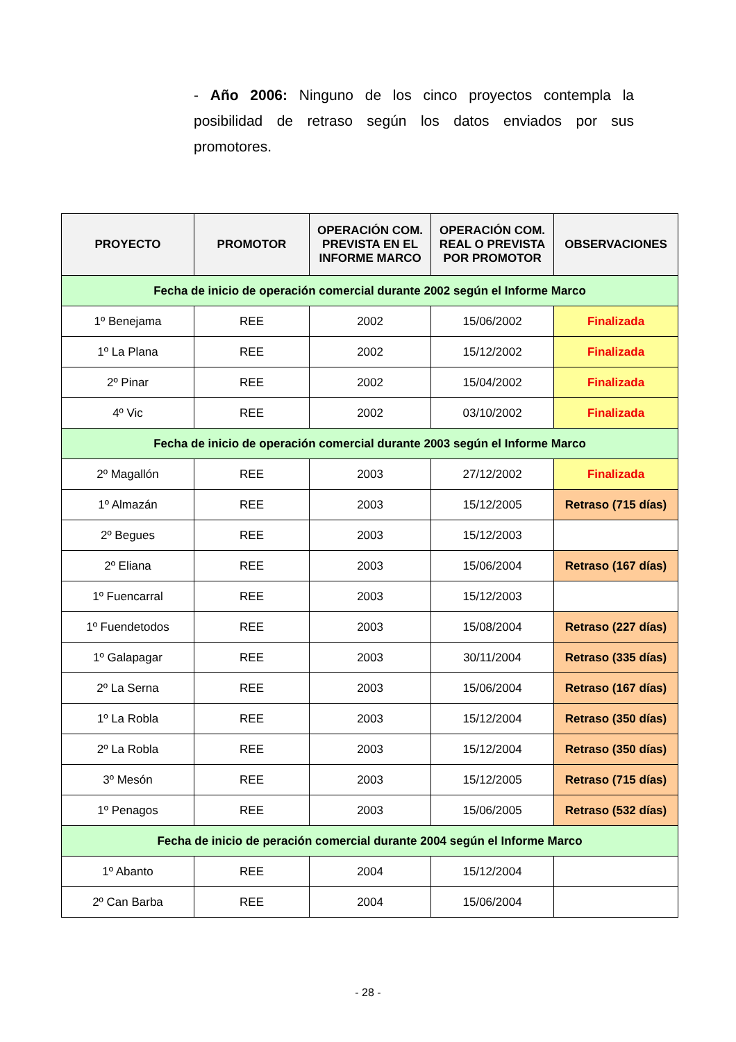- Año 2006: Ninguno de los cinco proyectos contempla la posibilidad de retraso según los datos enviados por sus promotores.
| PROYECTO | PROMOTOR | OPERACIÓN COM. PREVISTA EN EL INFORME MARCO | OPERACIÓN COM. REAL O PREVISTA POR PROMOTOR | OBSERVACIONES |
| --- | --- | --- | --- | --- |
| Fecha de inicio de operación comercial durante 2002 según el Informe Marco | | | | |
| 1º Benejama | REE | 2002 | 15/06/2002 | Finalizada |
| 1º La Plana | REE | 2002 | 15/12/2002 | Finalizada |
| 2º Pinar | REE | 2002 | 15/04/2002 | Finalizada |
| 4º Vic | REE | 2002 | 03/10/2002 | Finalizada |
| Fecha de inicio de operación comercial durante 2003 según el Informe Marco | | | | |
| 2º Magallón | REE | 2003 | 27/12/2002 | Finalizada |
| 1º Almazán | REE | 2003 | 15/12/2005 | Retraso (715 días) |
| 2º Begues | REE | 2003 | 15/12/2003 | |
| 2º Eliana | REE | 2003 | 15/06/2004 | Retraso (167 días) |
| 1º Fuencarral | REE | 2003 | 15/12/2003 | |
| 1º Fuendetodos | REE | 2003 | 15/08/2004 | Retraso (227 días) |
| 1º Galapagar | REE | 2003 | 30/11/2004 | Retraso (335 días) |
| 2º La Serna | REE | 2003 | 15/06/2004 | Retraso (167 días) |
| 1º La Robla | REE | 2003 | 15/12/2004 | Retraso (350 días) |
| 2º La Robla | REE | 2003 | 15/12/2004 | Retraso (350 días) |
| 3º Mesón | REE | 2003 | 15/12/2005 | Retraso (715 días) |
| 1º Penagos | REE | 2003 | 15/06/2005 | Retraso (532 días) |
| Fecha de inicio de peración comercial durante 2004 según el Informe Marco | | | | |
| 1º Abanto | REE | 2004 | 15/12/2004 | |
| 2º Can Barba | REE | 2004 | 15/06/2004 | |
- 28 -